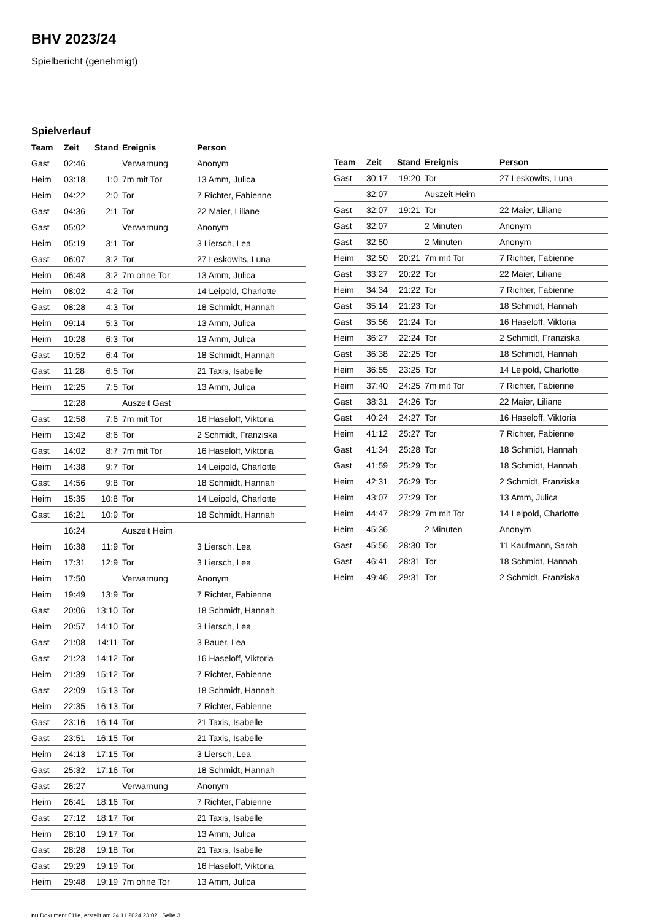BHV 2023/24
Spielbericht (genehmigt)
Spielverlauf
| Team | Zeit | Stand | Ereignis | Person |
| --- | --- | --- | --- | --- |
| Gast | 02:46 | | Verwarnung | Anonym |
| Heim | 03:18 | 1:0 | 7m mit Tor | 13 Amm, Julica |
| Heim | 04:22 | 2:0 | Tor | 7 Richter, Fabienne |
| Gast | 04:36 | 2:1 | Tor | 22 Maier, Liliane |
| Gast | 05:02 | | Verwarnung | Anonym |
| Heim | 05:19 | 3:1 | Tor | 3 Liersch, Lea |
| Gast | 06:07 | 3:2 | Tor | 27 Leskowits, Luna |
| Heim | 06:48 | 3:2 | 7m ohne Tor | 13 Amm, Julica |
| Heim | 08:02 | 4:2 | Tor | 14 Leipold, Charlotte |
| Gast | 08:28 | 4:3 | Tor | 18 Schmidt, Hannah |
| Heim | 09:14 | 5:3 | Tor | 13 Amm, Julica |
| Heim | 10:28 | 6:3 | Tor | 13 Amm, Julica |
| Gast | 10:52 | 6:4 | Tor | 18 Schmidt, Hannah |
| Gast | 11:28 | 6:5 | Tor | 21 Taxis, Isabelle |
| Heim | 12:25 | 7:5 | Tor | 13 Amm, Julica |
| | 12:28 | | Auszeit Gast | |
| Gast | 12:58 | 7:6 | 7m mit Tor | 16 Haseloff, Viktoria |
| Heim | 13:42 | 8:6 | Tor | 2 Schmidt, Franziska |
| Gast | 14:02 | 8:7 | 7m mit Tor | 16 Haseloff, Viktoria |
| Heim | 14:38 | 9:7 | Tor | 14 Leipold, Charlotte |
| Gast | 14:56 | 9:8 | Tor | 18 Schmidt, Hannah |
| Heim | 15:35 | 10:8 | Tor | 14 Leipold, Charlotte |
| Gast | 16:21 | 10:9 | Tor | 18 Schmidt, Hannah |
| | 16:24 | | Auszeit Heim | |
| Heim | 16:38 | 11:9 | Tor | 3 Liersch, Lea |
| Heim | 17:31 | 12:9 | Tor | 3 Liersch, Lea |
| Heim | 17:50 | | Verwarnung | Anonym |
| Heim | 19:49 | 13:9 | Tor | 7 Richter, Fabienne |
| Gast | 20:06 | 13:10 | Tor | 18 Schmidt, Hannah |
| Heim | 20:57 | 14:10 | Tor | 3 Liersch, Lea |
| Gast | 21:08 | 14:11 | Tor | 3 Bauer, Lea |
| Gast | 21:23 | 14:12 | Tor | 16 Haseloff, Viktoria |
| Heim | 21:39 | 15:12 | Tor | 7 Richter, Fabienne |
| Gast | 22:09 | 15:13 | Tor | 18 Schmidt, Hannah |
| Heim | 22:35 | 16:13 | Tor | 7 Richter, Fabienne |
| Gast | 23:16 | 16:14 | Tor | 21 Taxis, Isabelle |
| Gast | 23:51 | 16:15 | Tor | 21 Taxis, Isabelle |
| Heim | 24:13 | 17:15 | Tor | 3 Liersch, Lea |
| Gast | 25:32 | 17:16 | Tor | 18 Schmidt, Hannah |
| Gast | 26:27 | | Verwarnung | Anonym |
| Heim | 26:41 | 18:16 | Tor | 7 Richter, Fabienne |
| Gast | 27:12 | 18:17 | Tor | 21 Taxis, Isabelle |
| Heim | 28:10 | 19:17 | Tor | 13 Amm, Julica |
| Gast | 28:28 | 19:18 | Tor | 21 Taxis, Isabelle |
| Gast | 29:29 | 19:19 | Tor | 16 Haseloff, Viktoria |
| Heim | 29:48 | 19:19 | 7m ohne Tor | 13 Amm, Julica |
| Team | Zeit | Stand | Ereignis | Person |
| --- | --- | --- | --- | --- |
| Gast | 30:17 | 19:20 | Tor | 27 Leskowits, Luna |
| | 32:07 | | Auszeit Heim | |
| Gast | 32:07 | 19:21 | Tor | 22 Maier, Liliane |
| Gast | 32:07 | | 2 Minuten | Anonym |
| Gast | 32:50 | | 2 Minuten | Anonym |
| Heim | 32:50 | 20:21 | 7m mit Tor | 7 Richter, Fabienne |
| Gast | 33:27 | 20:22 | Tor | 22 Maier, Liliane |
| Heim | 34:34 | 21:22 | Tor | 7 Richter, Fabienne |
| Gast | 35:14 | 21:23 | Tor | 18 Schmidt, Hannah |
| Gast | 35:56 | 21:24 | Tor | 16 Haseloff, Viktoria |
| Heim | 36:27 | 22:24 | Tor | 2 Schmidt, Franziska |
| Gast | 36:38 | 22:25 | Tor | 18 Schmidt, Hannah |
| Heim | 36:55 | 23:25 | Tor | 14 Leipold, Charlotte |
| Heim | 37:40 | 24:25 | 7m mit Tor | 7 Richter, Fabienne |
| Gast | 38:31 | 24:26 | Tor | 22 Maier, Liliane |
| Gast | 40:24 | 24:27 | Tor | 16 Haseloff, Viktoria |
| Heim | 41:12 | 25:27 | Tor | 7 Richter, Fabienne |
| Gast | 41:34 | 25:28 | Tor | 18 Schmidt, Hannah |
| Gast | 41:59 | 25:29 | Tor | 18 Schmidt, Hannah |
| Heim | 42:31 | 26:29 | Tor | 2 Schmidt, Franziska |
| Heim | 43:07 | 27:29 | Tor | 13 Amm, Julica |
| Heim | 44:47 | 28:29 | 7m mit Tor | 14 Leipold, Charlotte |
| Heim | 45:36 | | 2 Minuten | Anonym |
| Gast | 45:56 | 28:30 | Tor | 11 Kaufmann, Sarah |
| Gast | 46:41 | 28:31 | Tor | 18 Schmidt, Hannah |
| Heim | 49:46 | 29:31 | Tor | 2 Schmidt, Franziska |
nu.Dokument 011e, erstellt am 24.11.2024 23:02 | Seite 3